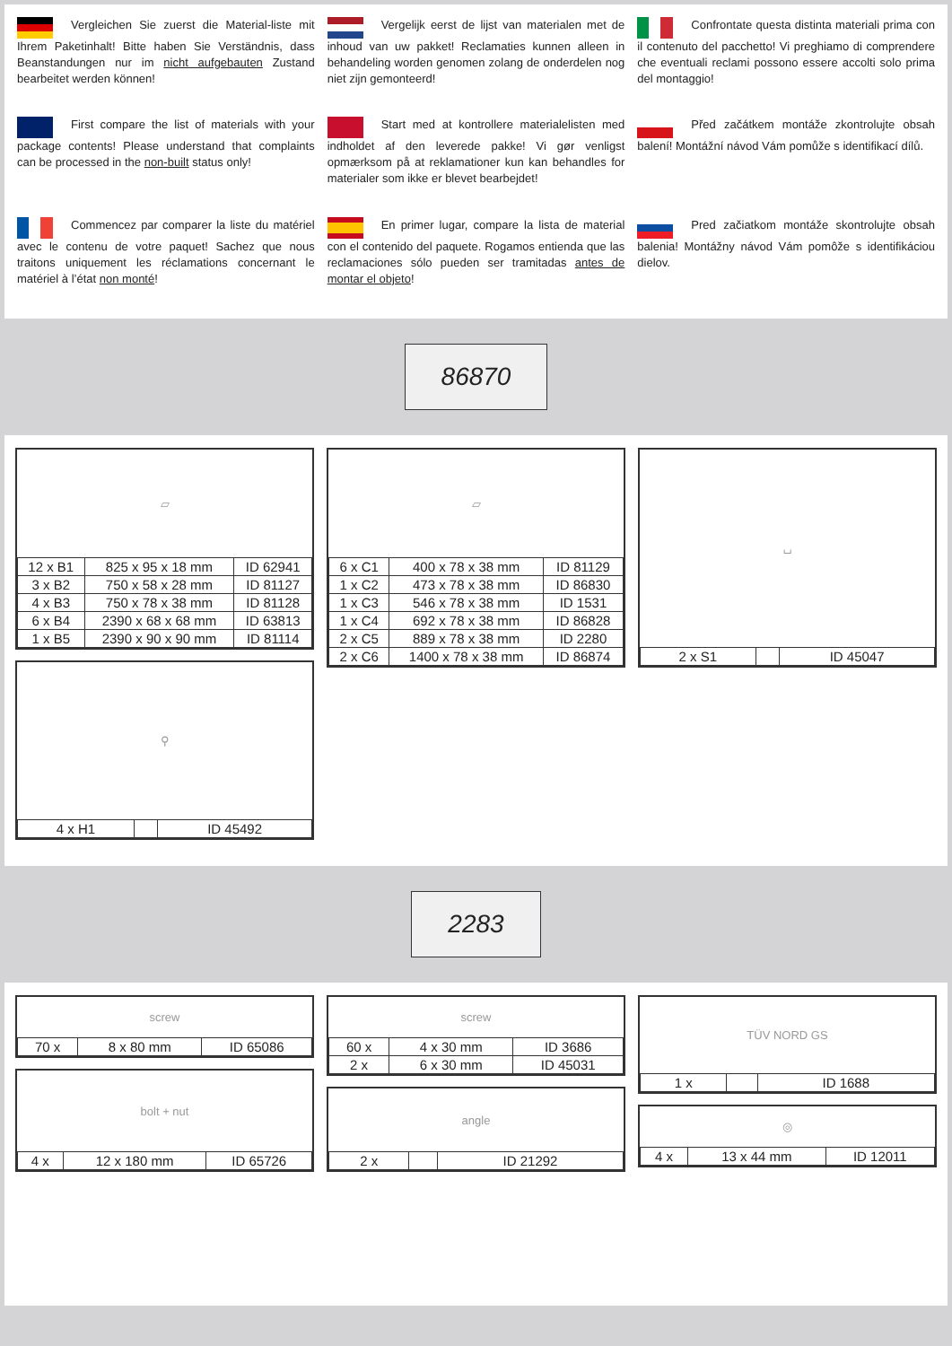Vergleichen Sie zuerst die Material-liste mit Ihrem Paketinhalt! Bitte haben Sie Verständnis, dass Beanstandungen nur im nicht aufgebauten Zustand bearbeitet werden können!
Vergelijk eerst de lijst van materialen met de inhoud van uw pakket! Reclamaties kunnen alleen in behandeling worden genomen zolang de onderdelen nog niet zijn gemonteerd!
Confrontate questa distinta materiali prima con il contenuto del pacchetto! Vi preghiamo di comprendere che eventuali reclami possono essere accolti solo prima del montaggio!
First compare the list of materials with your package contents! Please understand that complaints can be processed in the non-built status only!
Start med at kontrollere materialelisten med indholdet af den leverede pakke! Vi gør venligst opmærksom på at reklamationer kun kan behandles for materialer som ikke er blevet bearbejdet!
Před začátkem montáže zkontrolujte obsah balení! Montážní návod Vám pomůže s identifikací dílů.
Commencez par comparer la liste du matériel avec le contenu de votre paquet! Sachez que nous traitons uniquement les réclamations concernant le matériel à l’état non monté!
En primer lugar, compare la lista de material con el contenido del paquete. Rogamos entienda que las reclamaciones sólo pueden ser tramitadas antes de montar el objeto!
Pred začiatkom montáže skontrolujte obsah balenia! Montážny návod Vám pomôže s identifikáciou dielov.
86870
▱
| 12 x B1 | 825 x 95 x 18 mm | ID 62941 |
| 3 x B2 | 750 x 58 x 28 mm | ID 81127 |
| 4 x B3 | 750 x 78 x 38 mm | ID 81128 |
| 6 x B4 | 2390 x 68 x 68 mm | ID 63813 |
| 1 x B5 | 2390 x 90 x 90 mm | ID 81114 |
⚲
| 4 x H1 | | ID 45492 |
▱
| 6 x C1 | 400 x 78 x 38 mm | ID 81129 |
| 1 x C2 | 473 x 78 x 38 mm | ID 86830 |
| 1 x C3 | 546 x 78 x 38 mm | ID 1531 |
| 1 x C4 | 692 x 78 x 38 mm | ID 86828 |
| 2 x C5 | 889 x 78 x 38 mm | ID 2280 |
| 2 x C6 | 1400 x 78 x 38 mm | ID 86874 |
⌴
| 2 x S1 | | ID 45047 |
2283
screw
| 70 x | 8 x 80 mm | ID 65086 |
bolt + nut
| 4 x | 12 x 180 mm | ID 65726 |
screw
| 60 x | 4 x 30 mm | ID 3686 |
| 2 x | 6 x 30 mm | ID 45031 |
angle
| 2 x | | ID 21292 |
TÜV NORD GS
| 1 x | | ID 1688 |
◎
| 4 x | 13 x 44 mm | ID 12011 |